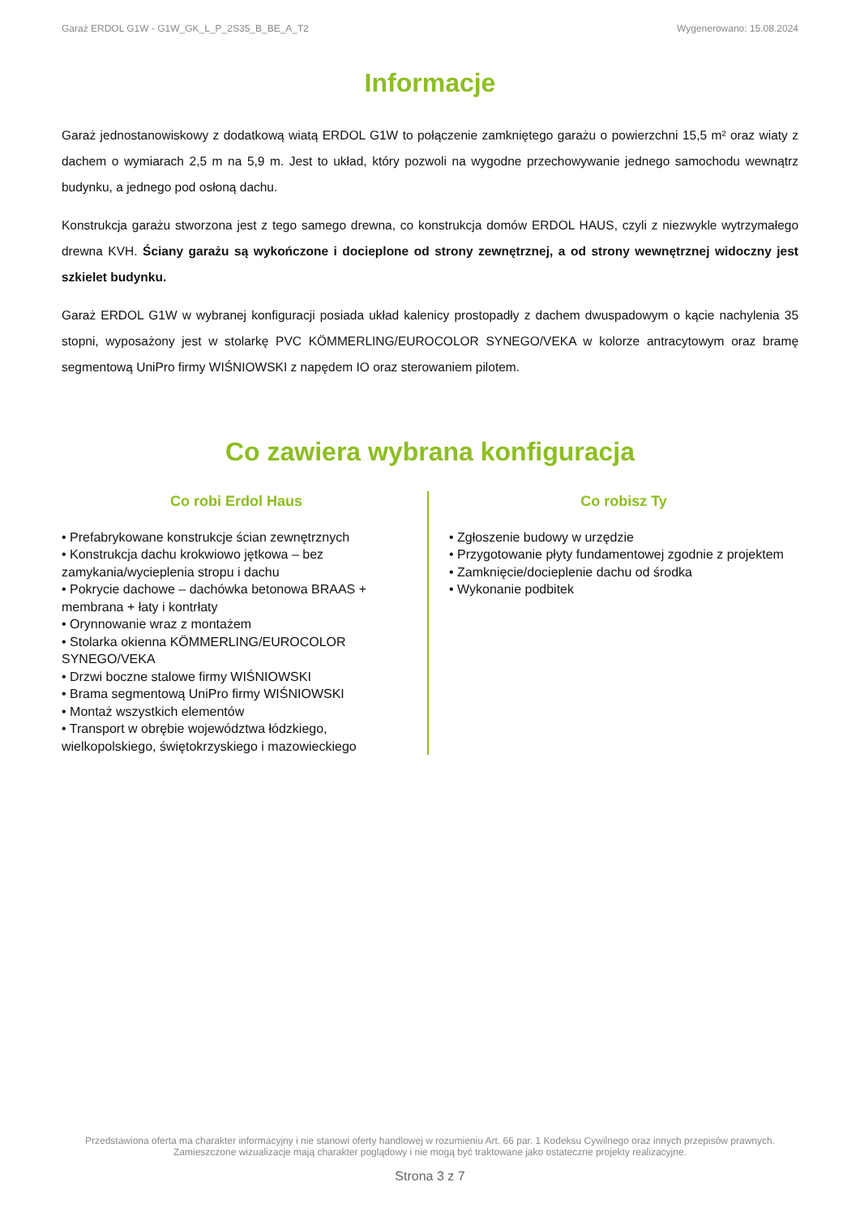Garaż ERDOL G1W - G1W_GK_L_P_2S35_B_BE_A_T2 Wygenerowano: 15.08.2024
Informacje
Garaż jednostanowiskowy z dodatkową wiatą ERDOL G1W to połączenie zamkniętego garażu o powierzchni 15,5 m² oraz wiaty z dachem o wymiarach 2,5 m na 5,9 m. Jest to układ, który pozwoli na wygodne przechowywanie jednego samochodu wewnątrz budynku, a jednego pod osłoną dachu.
Konstrukcja garażu stworzona jest z tego samego drewna, co konstrukcja domów ERDOL HAUS, czyli z niezwykle wytrzymałego drewna KVH. Ściany garażu są wykończone i docieplone od strony zewnętrznej, a od strony wewnętrznej widoczny jest szkielet budynku.
Garaż ERDOL G1W w wybranej konfiguracji posiada układ kalenicy prostopadły z dachem dwuspadowym o kącie nachylenia 35 stopni, wyposażony jest w stolarkę PVC KÖMMERLING/EUROCOLOR SYNEGO/VEKA w kolorze antracytowym oraz bramę segmentową UniPro firmy WIŚNIOWSKI z napędem IO oraz sterowaniem pilotem.
Co zawiera wybrana konfiguracja
Co robi Erdol Haus
• Prefabrykowane konstrukcje ścian zewnętrznych
• Konstrukcja dachu krokwiowo jętkowa – bez zamykania/wycieplenia stropu i dachu
• Pokrycie dachowe – dachówka betonowa BRAAS + membrana + łaty i kontrłaty
• Orynnowanie wraz z montażem
• Stolarka okienna KÖMMERLING/EUROCOLOR SYNEGO/VEKA
• Drzwi boczne stalowe firmy WIŚNIOWSKI
• Brama segmentową UniPro firmy WIŚNIOWSKI
• Montaż wszystkich elementów
• Transport w obrębie województwa łódzkiego, wielkopolskiego, świętokrzyskiego i mazowieckiego
Co robisz Ty
• Zgłoszenie budowy w urzędzie
• Przygotowanie płyty fundamentowej zgodnie z projektem
• Zamknięcie/docieplenie dachu od środka
• Wykonanie podbitek
Przedstawiona oferta ma charakter informacyjny i nie stanowi oferty handlowej w rozumieniu Art. 66 par. 1 Kodeksu Cywilnego oraz innych przepisów prawnych. Zamieszczone wizualizacje mają charakter poglądowy i nie mogą być traktowane jako ostateczne projekty realizacyjne.
Strona 3 z 7